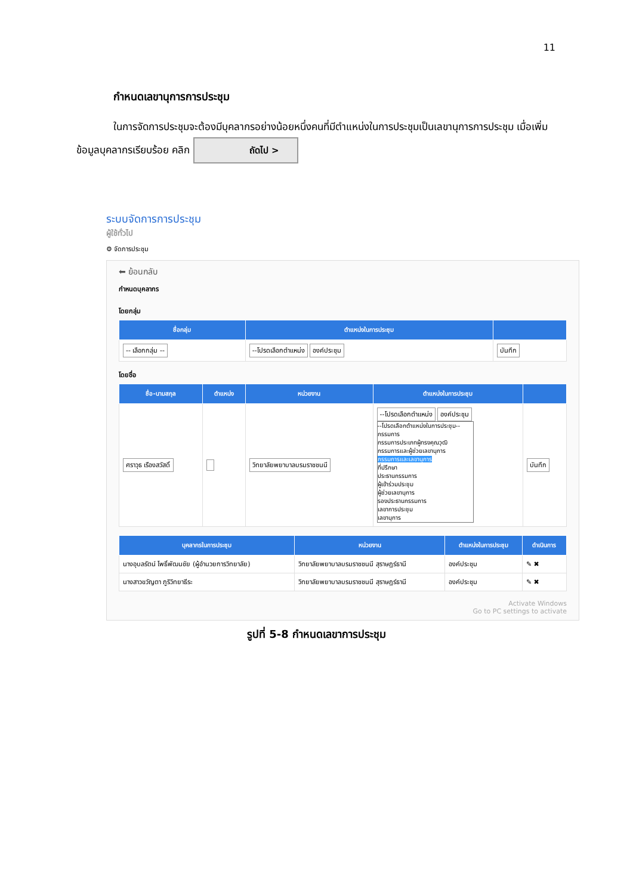11
กำหนดเลขานุการการประชุม
ในการจัดการประชุมจะต้องมีบุคลากรอย่างน้อยหนึ่งคนที่มีตำแหน่งในการประชุมเป็นเลขานุการการประชุม เมื่อเพิ่มข้อมูลบุคลากรเรียบร้อย คลิก ถัดไป >
ระบบจัดการการประชุม
ผู้ใช้ทั่วไป
⚙ จัดการประชุม
⬅ ย้อนกลับ
กำหนดบุคลากร
โดยกลุ่ม
| ชื่อกลุ่ม | ตำแหน่งในการประชุม | |
| --- | --- | --- |
| -- เลือกกลุ่ม -- | --โปรดเลือกตำแหน่ง องค์ประชุม | บันทึก |
โดยชื่อ
| ชื่อ-นามสกุล | ตำแหน่ง | หน่วยงาน | ตำแหน่งในการประชุม | |
| --- | --- | --- | --- | --- |
| ศราวุธ เรืองสวัสดิ์ | | วิทยาลัยพยาบาลบรมราชชนนี | --โปรดเลือกตำแหน่ง องค์ประชุม --โปรดเลือกตำแหน่งในการประชุม-- กรรมการ กรรมการประเภทผู้ทรงคุณวุฒิ กรรมการและผู้ช่วยเลขานุการ กรรมการและเลขานุการ ที่ปรึกษา ประธานกรรมการ ผู้เข้าร่วมประชุม ผู้ช่วยเลขานุการ รองประธานกรรมการ เลขาการประชุม เลขานุการ | บันทึก |
| บุคลากรในการประชุม | หน่วยงาน | ตำแหน่งในการประชุม | ดำเนินการ |
| --- | --- | --- | --- |
| นางอุบลรัตน์ โพธิ์พัฒนชัย (ผู้อำนวยการวิทยาลัย) | วิทยาลัยพยาบาลบรมราชชนนี สุราษฎร์ธานี | องค์ประชุม | ✎ ✖ |
| นางสาวขวัญตา ภูริวิทยาธีระ | วิทยาลัยพยาบาลบรมราชชนนี สุราษฎร์ธานี | องค์ประชุม | ✎ ✖ |
Activate Windows
Go to PC settings to activate
รูปที่ 5-8 กำหนดเลขาการประชุม